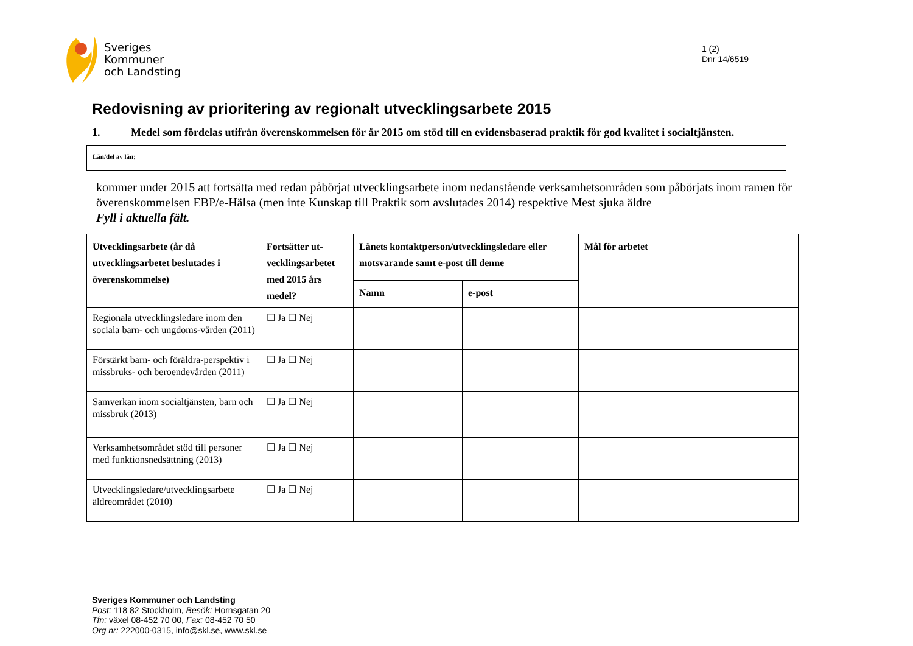Sveriges
Kommuner
och Landsting
1 (2)
Dnr 14/6519
Redovisning av prioritering av regionalt utvecklingsarbete 2015
1. Medel som fördelas utifrån överenskommelsen för år 2015 om stöd till en evidensbaserad praktik för god kvalitet i socialtjänsten.
Län/del av län:
kommer under 2015 att fortsätta med redan påbörjat utvecklingsarbete inom nedanstående verksamhetsområden som påbörjats inom ramen för överenskommelsen EBP/e-Hälsa (men inte Kunskap till Praktik som avslutades 2014) respektive Mest sjuka äldre
Fyll i aktuella fält.
| Utvecklingsarbete (år då utvecklingsarbetet beslutades i överenskommelse) | Fortsätter ut-vecklingsarbetet med 2015 års medel? | Länets kontaktperson/utvecklingsledare eller motsvarande samt e-post till denne | | Mål för arbetet |
| --- | --- | --- | --- | --- |
| | | Namn | e-post | |
| Regionala utvecklingsledare inom den sociala barn- och ungdoms-vården (2011) | ☐ Ja ☐ Nej | | | |
| Förstärkt barn- och föräldra-perspektiv i missbruks- och beroendevården (2011) | ☐ Ja ☐ Nej | | | |
| Samverkan inom socialtjänsten, barn och missbruk (2013) | ☐ Ja ☐ Nej | | | |
| Verksamhetsområdet stöd till personer med funktionsnedsättning (2013) | ☐ Ja ☐ Nej | | | |
| Utvecklingsledare/utvecklingsarbete äldreområdet (2010) | ☐ Ja ☐ Nej | | | |
Sveriges Kommuner och Landsting
Post: 118 82 Stockholm, Besök: Hornsgatan 20
Tfn: växel 08-452 70 00, Fax: 08-452 70 50
Org nr: 222000-0315, info@skl.se, www.skl.se